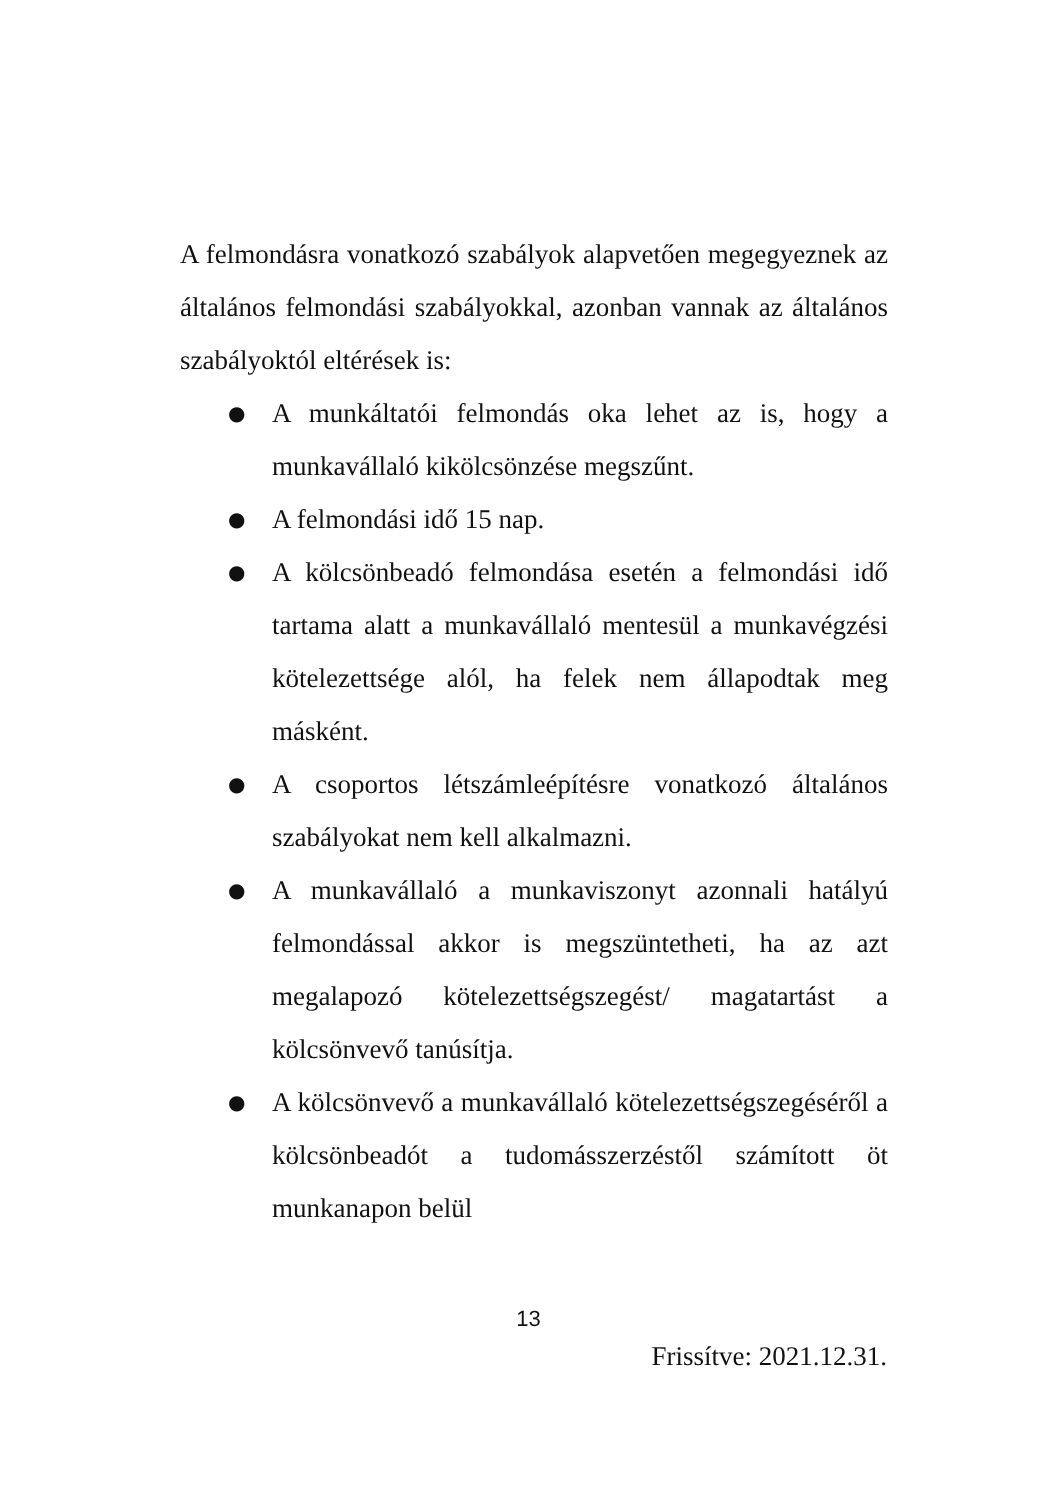A felmondásra vonatkozó szabályok alapvetően megegyeznek az általános felmondási szabályokkal, azonban vannak az általános szabályoktól eltérések is:
● A munkáltatói felmondás oka lehet az is, hogy a munkavállaló kikölcsönzése megszűnt.
● A felmondási idő 15 nap.
● A kölcsönbeadó felmondása esetén a felmondási idő tartama alatt a munkavállaló mentesül a munkavégzési kötelezettsége alól, ha felek nem állapodtak meg másként.
● A csoportos létszámleépítésre vonatkozó általános szabályokat nem kell alkalmazni.
● A munkavállaló a munkaviszonyt azonnali hatályú felmondással akkor is megszüntetheti, ha az azt megalapozó kötelezettségszegést/ magatartást a kölcsönvevő tanúsítja.
● A kölcsönvevő a munkavállaló kötelezettségszegéséről a kölcsönbeadót a tudomásszerzéstől számított öt munkanapon belül
13
Frissítve: 2021.12.31.